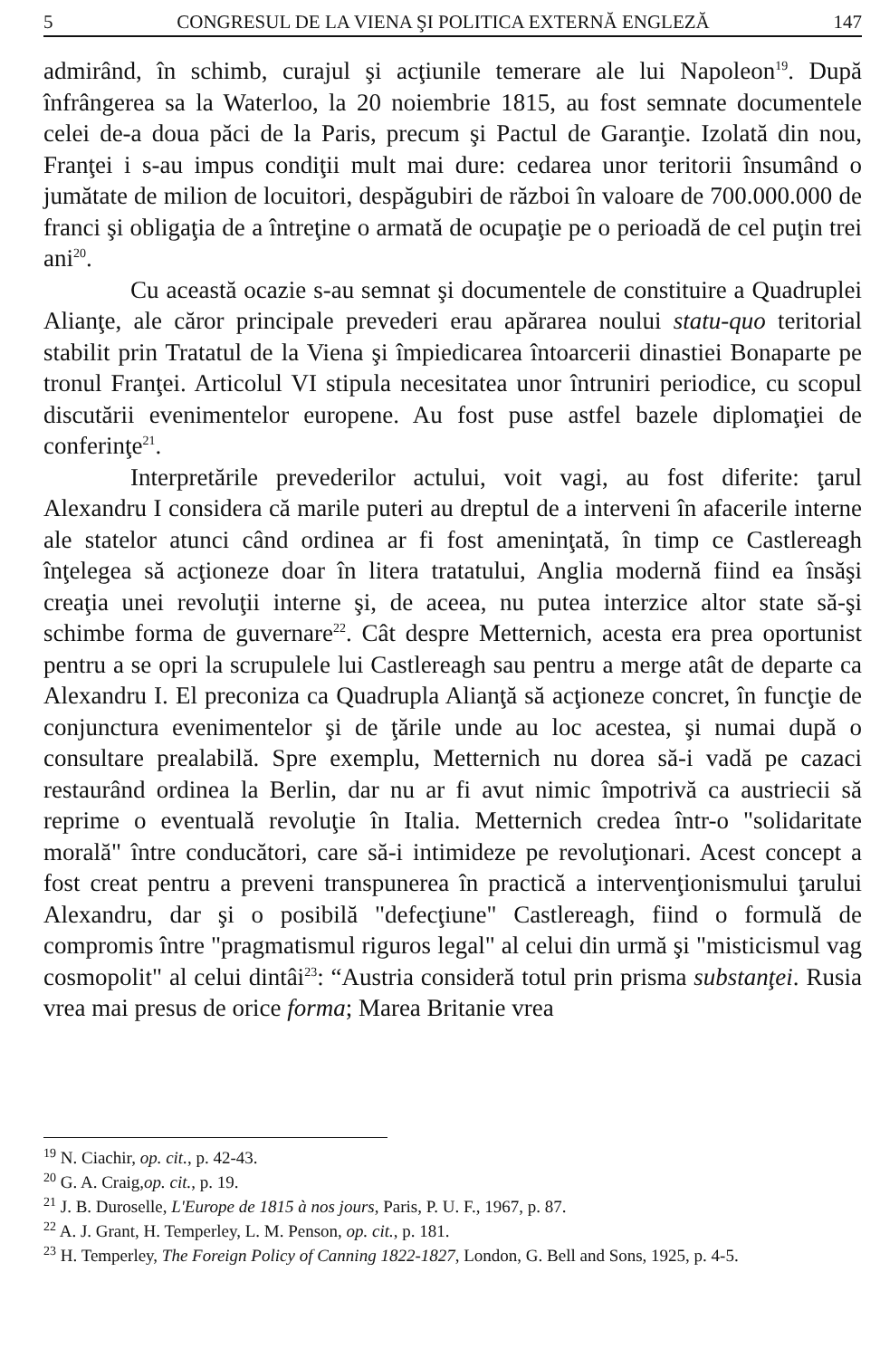5 CONGRESUL DE LA VIENA ŞI POLITICA EXTERNĂ ENGLEZĂ 147
admirând, în schimb, curajul şi acţiunile temerare ale lui Napoleon<sup>19</sup>. După înfrângerea sa la Waterloo, la 20 noiembrie 1815, au fost semnate documentele celei de-a doua păci de la Paris, precum şi Pactul de Garanţie. Izolată din nou, Franţei i s-au impus condiţii mult mai dure: cedarea unor teritorii însumând o jumătate de milion de locuitori, despăgubiri de război în valoare de 700.000.000 de franci şi obligaţia de a întreţine o armată de ocupaţie pe o perioadă de cel puţin trei ani<sup>20</sup>.
Cu această ocazie s-au semnat şi documentele de constituire a Quadruplei Alianţe, ale căror principale prevederi erau apărarea noului statu-quo teritorial stabilit prin Tratatul de la Viena şi împiedicarea întoarcerii dinastiei Bonaparte pe tronul Franţei. Articolul VI stipula necesitatea unor întruniri periodice, cu scopul discutării evenimentelor europene. Au fost puse astfel bazele diplomaţiei de conferinţe<sup>21</sup>.
Interpretările prevederilor actului, voit vagi, au fost diferite: ţarul Alexandru I considera că marile puteri au dreptul de a interveni în afacerile interne ale statelor atunci când ordinea ar fi fost ameninţată, în timp ce Castlereagh înţelegea să acţioneze doar în litera tratatului, Anglia modernă fiind ea însăşi creaţia unei revoluţii interne şi, de aceea, nu putea interzice altor state să-şi schimbe forma de guvernare<sup>22</sup>. Cât despre Metternich, acesta era prea oportunist pentru a se opri la scrupulele lui Castlereagh sau pentru a merge atât de departe ca Alexandru I. El preconiza ca Quadrupla Alianţă să acţioneze concret, în funcţie de conjunctura evenimentelor şi de ţările unde au loc acestea, şi numai după o consultare prealabilă. Spre exemplu, Metternich nu dorea să-i vadă pe cazaci restaurând ordinea la Berlin, dar nu ar fi avut nimic împotrivă ca austriecii să reprime o eventuală revoluţie în Italia. Metternich credea într-o "solidaritate morală" între conducători, care să-i intimideze pe revoluţionari. Acest concept a fost creat pentru a preveni transpunerea în practică a intervenţionismului ţarului Alexandru, dar şi o posibilă "defecţiune" Castlereagh, fiind o formulă de compromis între "pragmatismul riguros legal" al celui din urmă şi "misticismul vag cosmopolit" al celui dintâi<sup>23</sup>: “Austria consideră totul prin prisma substanţei. Rusia vrea mai presus de orice forma; Marea Britanie vrea
<sup>19</sup> N. Ciachir, op. cit., p. 42-43.
<sup>20</sup> G. A. Craig,op. cit., p. 19.
<sup>21</sup> J. B. Duroselle, L'Europe de 1815 à nos jours, Paris, P. U. F., 1967, p. 87.
<sup>22</sup> A. J. Grant, H. Temperley, L. M. Penson, op. cit., p. 181.
<sup>23</sup> H. Temperley, The Foreign Policy of Canning 1822-1827, London, G. Bell and Sons, 1925, p. 4-5.